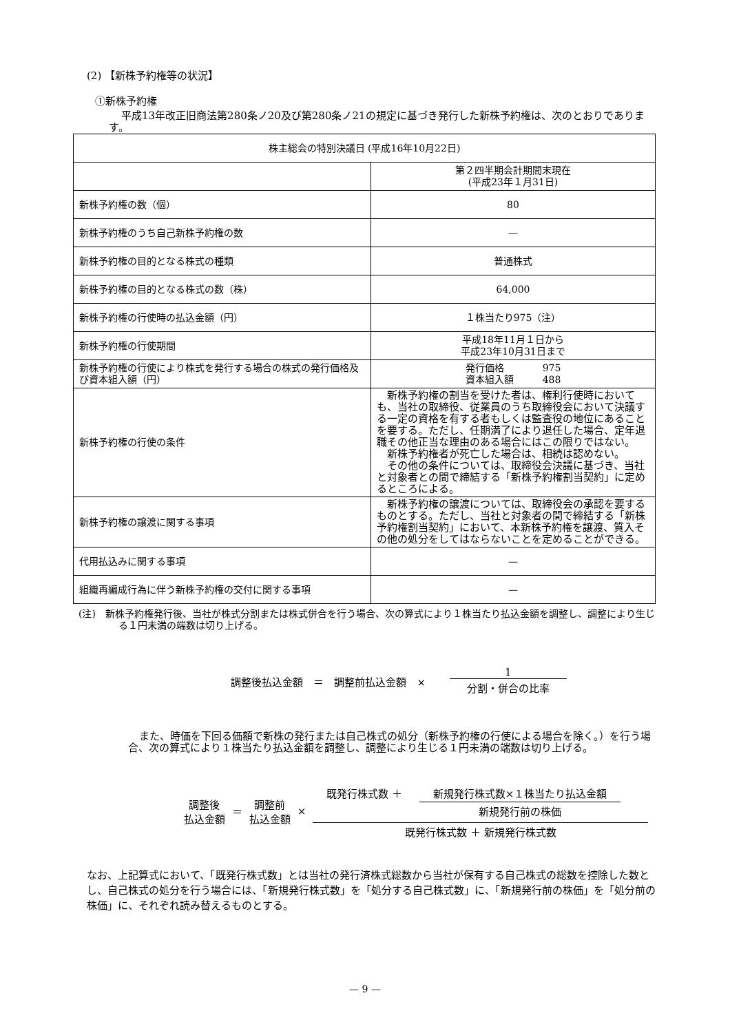(2) 【新株予約権等の状況】
①新株予約権
平成13年改正旧商法第280条ノ20及び第280条ノ21の規定に基づき発行した新株予約権は、次のとおりであります。
| 株主総会の特別決議日 (平成16年10月22日) | |
| | 第２四半期会計期間末現在 (平成23年１月31日) |
| 新株予約権の数（個） | 80 |
| 新株予約権のうち自己新株予約権の数 | — |
| 新株予約権の目的となる株式の種類 | 普通株式 |
| 新株予約権の目的となる株式の数（株） | 64,000 |
| 新株予約権の行使時の払込金額（円） | １株当たり975（注） |
| 新株予約権の行使期間 | 平成18年11月１日から 平成23年10月31日まで |
| 新株予約権の行使により株式を発行する場合の株式の発行価格及び資本組入額（円） | 発行価格 975 資本組入額 488 |
| 新株予約権の行使の条件 | 新株予約権の割当を受けた者は、権利行使時においても、当社の取締役、従業員のうち取締役会において決議する一定の資格を有する者もしくは監査役の地位にあることを要する。ただし、任期満了により退任した場合、定年退職その他正当な理由のある場合にはこの限りではない。 新株予約権者が死亡した場合は、相続は認めない。 その他の条件については、取締役会決議に基づき、当社と対象者との間で締結する「新株予約権割当契約」に定めるところによる。 |
| 新株予約権の譲渡に関する事項 | 新株予約権の譲渡については、取締役会の承認を要するものとする。ただし、当社と対象者の間で締結する「新株予約権割当契約」において、本新株予約権を譲渡、質入その他の処分をしてはならないことを定めることができる。 |
| 代用払込みに関する事項 | — |
| 組織再編成行為に伴う新株予約権の交付に関する事項 | — |
(注)　新株予約権発行後、当社が株式分割または株式併合を行う場合、次の算式により１株当たり払込金額を調整し、調整により生じる１円未満の端数は切り上げる。
調整後払込金額　＝　調整前払込金額　×　1 分割・併合の比率
また、時価を下回る価額で新株の発行または自己株式の処分（新株予約権の行使による場合を除く。）を行う場合、次の算式により１株当たり払込金額を調整し、調整により生じる１円未満の端数は切り上げる。
調整後
払込金額 ＝ 調整前
払込金額 × 既発行株式数 ＋ 新規発行株式数×１株当たり払込金額 新規発行前の株価 既発行株式数 ＋ 新規発行株式数
なお、上記算式において、「既発行株式数」とは当社の発行済株式総数から当社が保有する自己株式の総数を控除した数とし、自己株式の処分を行う場合には、「新規発行株式数」を「処分する自己株式数」に、「新規発行前の株価」を「処分前の株価」に、それぞれ読み替えるものとする。
— 9 —